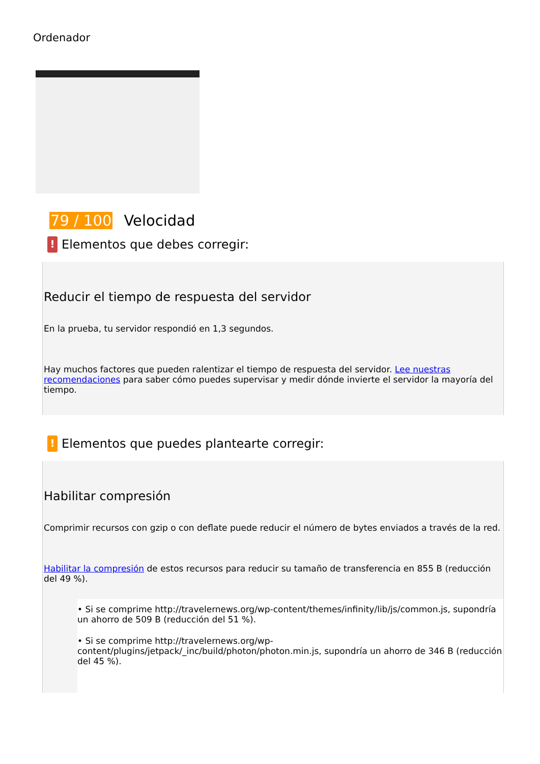Ordenador
79 / 100 Velocidad
! Elementos que debes corregir:
Reducir el tiempo de respuesta del servidor
En la prueba, tu servidor respondió en 1,3 segundos.
Hay muchos factores que pueden ralentizar el tiempo de respuesta del servidor. Lee nuestras recomendaciones para saber cómo puedes supervisar y medir dónde invierte el servidor la mayoría del tiempo.
! Elementos que puedes plantearte corregir:
Habilitar compresión
Comprimir recursos con gzip o con deflate puede reducir el número de bytes enviados a través de la red.
Habilitar la compresión de estos recursos para reducir su tamaño de transferencia en 855 B (reducción del 49 %).
• Si se comprime http://travelernews.org/wp-content/themes/infinity/lib/js/common.js, supondría un ahorro de 509 B (reducción del 51 %).
• Si se comprime http://travelernews.org/wp-content/plugins/jetpack/_inc/build/photon/photon.min.js, supondría un ahorro de 346 B (reducción del 45 %).